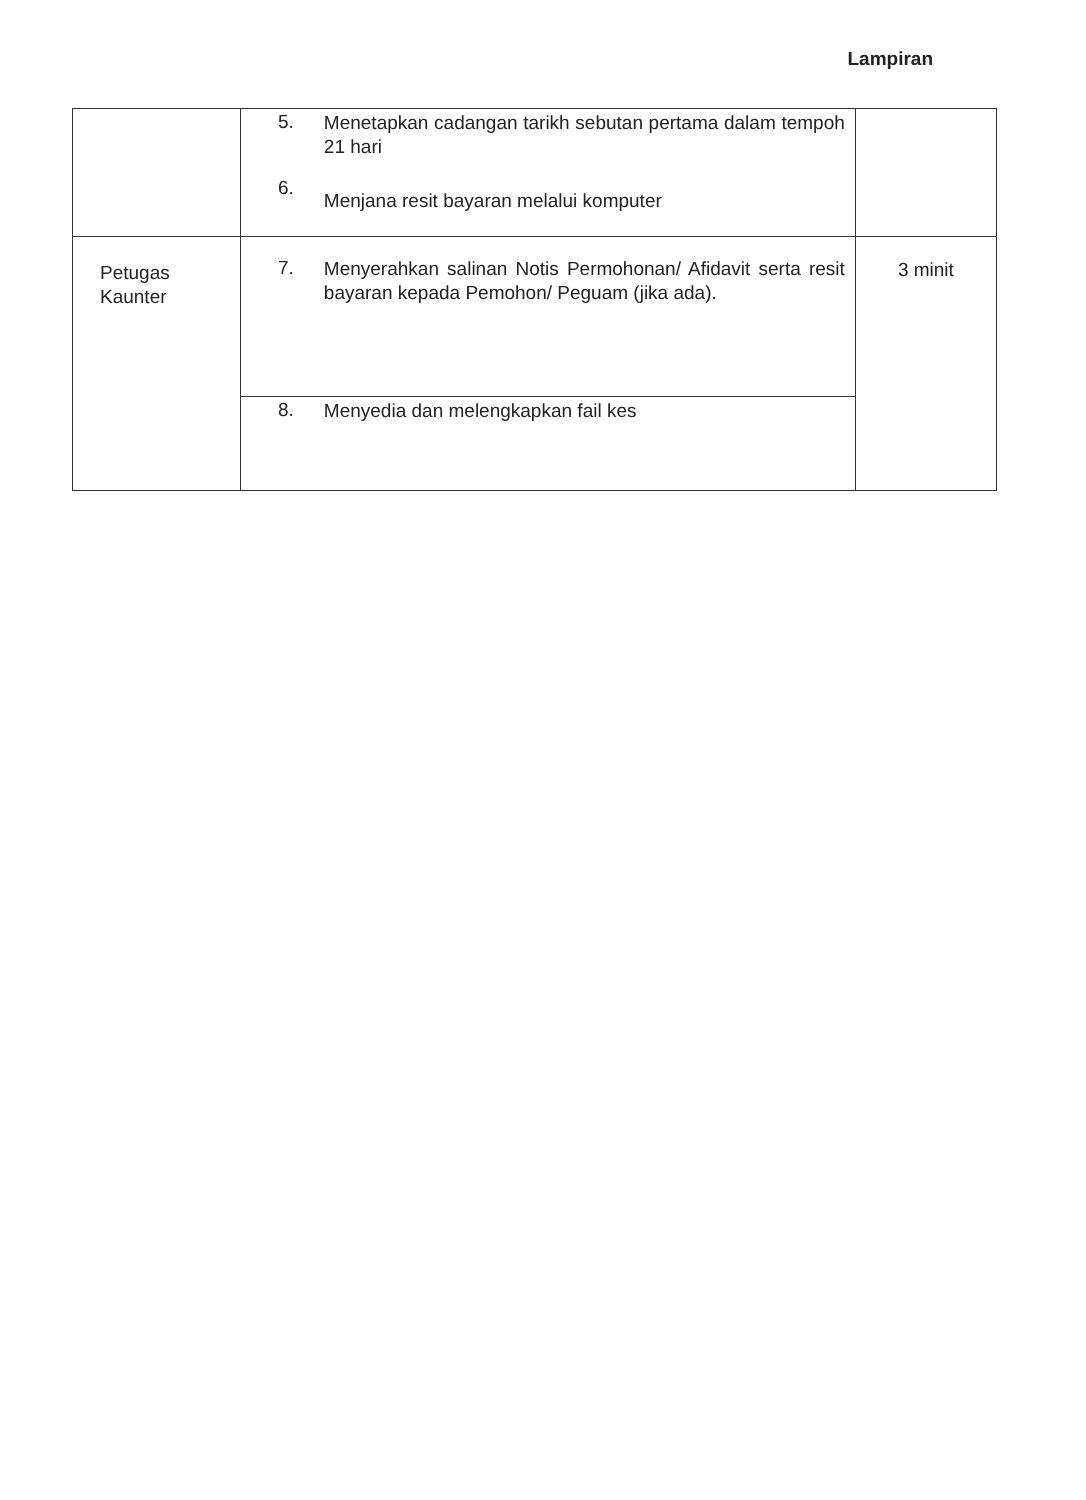Lampiran
| | 5. 6. | Menetapkan cadangan tarikh sebutan pertama dalam tempoh 21 hari Menjana resit bayaran melalui komputer | |
| Petugas Kaunter | 7. | Menyerahkan salinan Notis Permohonan/ Afidavit serta resit bayaran kepada Pemohon/ Peguam (jika ada). | 3 minit |
| | 8. | Menyedia dan melengkapkan fail kes | |